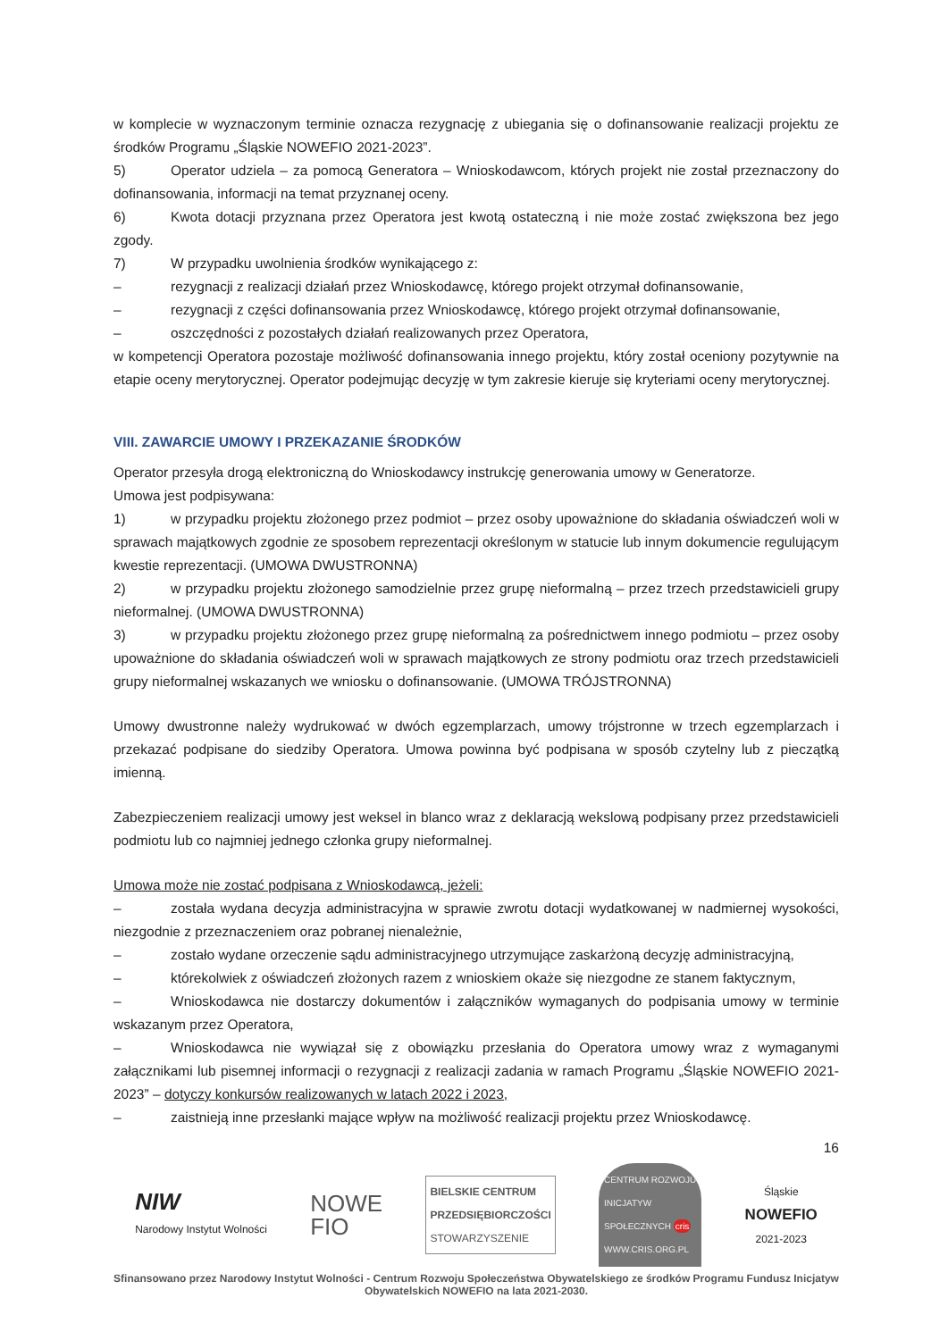w komplecie w wyznaczonym terminie oznacza rezygnację z ubiegania się o dofinansowanie realizacji projektu ze środków Programu „Śląskie NOWEFIO 2021-2023”.
5) Operator udziela – za pomocą Generatora – Wnioskodawcom, których projekt nie został przeznaczony do dofinansowania, informacji na temat przyznanej oceny.
6) Kwota dotacji przyznana przez Operatora jest kwotą ostateczną i nie może zostać zwiększona bez jego zgody.
7) W przypadku uwolnienia środków wynikającego z:
– rezygnacji z realizacji działań przez Wnioskodawcę, którego projekt otrzymał dofinansowanie,
– rezygnacji z części dofinansowania przez Wnioskodawcę, którego projekt otrzymał dofinansowanie,
– oszczędności z pozostałych działań realizowanych przez Operatora,
w kompetencji Operatora pozostaje możliwość dofinansowania innego projektu, który został oceniony pozytywnie na etapie oceny merytorycznej. Operator podejmując decyzję w tym zakresie kieruje się kryteriami oceny merytorycznej.
VIII. ZAWARCIE UMOWY I PRZEKAZANIE ŚRODKÓW
Operator przesyła drogą elektroniczną do Wnioskodawcy instrukcję generowania umowy w Generatorze.
Umowa jest podpisywana:
1) w przypadku projektu złożonego przez podmiot – przez osoby upoważnione do składania oświadczeń woli w sprawach majątkowych zgodnie ze sposobem reprezentacji określonym w statucie lub innym dokumencie regulującym kwestie reprezentacji. (UMOWA DWUSTRONNA)
2) w przypadku projektu złożonego samodzielnie przez grupę nieformalną – przez trzech przedstawicieli grupy nieformalnej. (UMOWA DWUSTRONNA)
3) w przypadku projektu złożonego przez grupę nieformalną za pośrednictwem innego podmiotu – przez osoby upoważnione do składania oświadczeń woli w sprawach majątkowych ze strony podmiotu oraz trzech przedstawicieli grupy nieformalnej wskazanych we wniosku o dofinansowanie. (UMOWA TRÓJSTRONNA)
Umowy dwustronne należy wydrukować w dwóch egzemplarzach, umowy trójstronne w trzech egzemplarzach i przekazać podpisane do siedziby Operatora. Umowa powinna być podpisana w sposób czytelny lub z pieczątką imienną.
Zabezpieczeniem realizacji umowy jest weksel in blanco wraz z deklaracją wekslową podpisany przez przedstawicieli podmiotu lub co najmniej jednego członka grupy nieformalnej.
Umowa może nie zostać podpisana z Wnioskodawcą, jeżeli:
– została wydana decyzja administracyjna w sprawie zwrotu dotacji wydatkowanej w nadmiernej wysokości, niezgodnie z przeznaczeniem oraz pobranej nienależnie,
– zostało wydane orzeczenie sądu administracyjnego utrzymujące zaskarżoną decyzję administracyjną,
– którekolwiek z oświadczeń złożonych razem z wnioskiem okaże się niezgodne ze stanem faktycznym,
– Wnioskodawca nie dostarczy dokumentów i załączników wymaganych do podpisania umowy w terminie wskazanym przez Operatora,
– Wnioskodawca nie wywiązał się z obowiązku przesłania do Operatora umowy wraz z wymaganymi załącznikami lub pisemnej informacji o rezygnacji z realizacji zadania w ramach Programu „Śląskie NOWEFIO 2021-2023” – dotyczy konkursów realizowanych w latach 2022 i 2023,
– zaistnieją inne przesłanki mające wpływ na możliwość realizacji projektu przez Wnioskodawcę.
16
NIW
Narodowy Instytut Wolności
NOWE
FIO
BIELSKIE CENTRUM
PRZEDSIĘBIORCZOŚCI
STOWARZYSZENIE
CENTRUM ROZWOJU
INICJATYW
SPOŁECZNYCH cris
WWW.CRIS.ORG.PL
Śląskie
NOWEFIO
2021-2023
Sfinansowano przez Narodowy Instytut Wolności - Centrum Rozwoju Społeczeństwa Obywatelskiego ze środków Programu Fundusz Inicjatyw Obywatelskich NOWEFIO na lata 2021-2030.